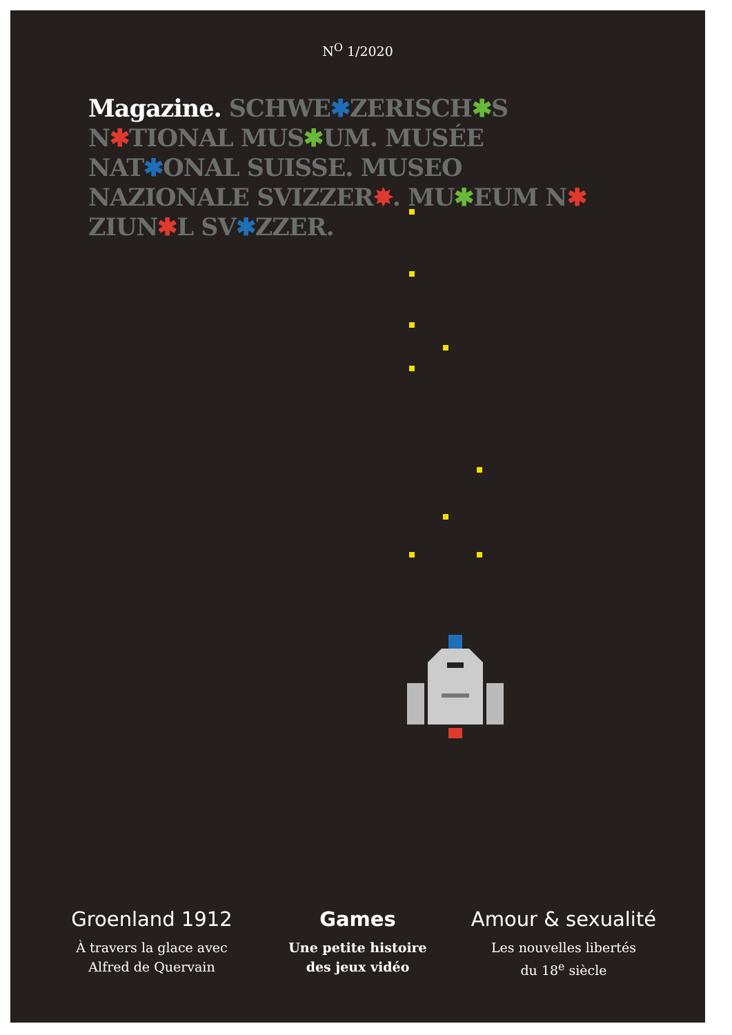N<sup>O</sup> 1/2020
Magazine. SCHWE✱ZERISCH✱S N✱TIONAL MUS✱UM. MUSÉE NAT✱ONAL SUISSE. MUSEO NAZIONALE SVIZZER✸. MU✱EUM N✱ ZIUN✱L SV✱ZZER.
Groenland 1912
À travers la glace avec
Alfred de Quervain
Games
Une petite histoire
des jeux vidéo
Amour & sexualité
Les nouvelles libertés
du 18<sup>e</sup> siècle